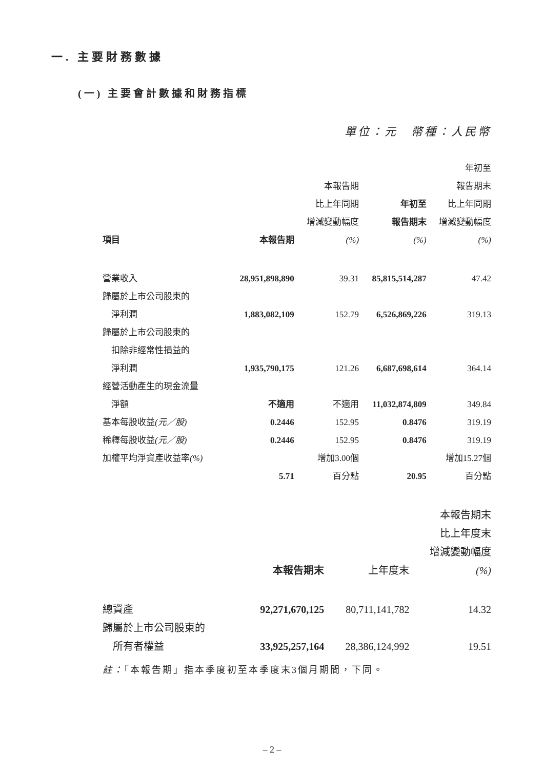一. 主要財務數據
(一) 主要會計數據和財務指標
單位：元　幣種：人民幣
| 項目 | 本報告期 | 本報告期 比上年同期 增減變動幅度 (%) | 年初至 報告期末 (%) | 年初至 報告期末 比上年同期 增減變動幅度 (%) |
| --- | --- | --- | --- | --- |
| 營業收入 | 28,951,898,890 | 39.31 | 85,815,514,287 | 47.42 |
| 歸屬於上市公司股東的 淨利潤 | 1,883,082,109 | 152.79 | 6,526,869,226 | 319.13 |
| 歸屬於上市公司股東的 扣除非經常性損益的 淨利潤 | 1,935,790,175 | 121.26 | 6,687,698,614 | 364.14 |
| 經營活動產生的現金流量 淨額 | 不適用 | 不適用 | 11,032,874,809 | 349.84 |
| 基本每股收益 (元／股) | 0.2446 | 152.95 | 0.8476 | 319.19 |
| 稀釋每股收益 (元／股) | 0.2446 | 152.95 | 0.8476 | 319.19 |
| 加權平均淨資產收益率 (%) | 5.71 | 增加3.00個 百分點 | 20.95 | 增加15.27個 百分點 |
| | 本報告期末 | 上年度末 | 本報告期末 比上年度末 增減變動幅度 (%) |
| --- | --- | --- | --- |
| 總資產 | 92,271,670,125 | 80,711,141,782 | 14.32 |
| 歸屬於上市公司股東的 所有者權益 | 33,925,257,164 | 28,386,124,992 | 19.51 |
註：「本報告期」指本季度初至本季度末3個月期間，下同。
– 2 –